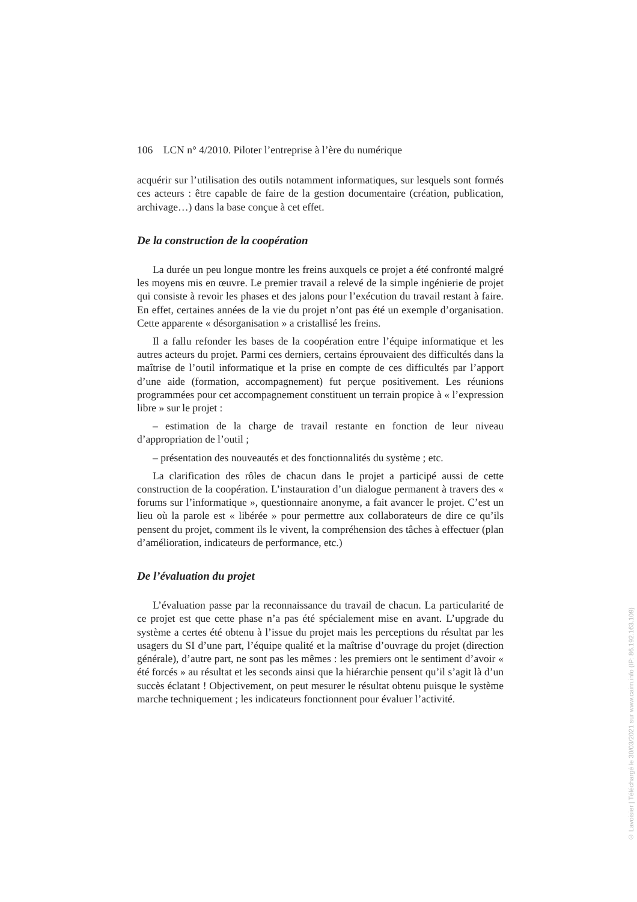106 LCN n° 4/2010. Piloter l’entreprise à l’ère du numérique
acquérir sur l’utilisation des outils notamment informatiques, sur lesquels sont formés ces acteurs : être capable de faire de la gestion documentaire (création, publication, archivage…) dans la base conçue à cet effet.
De la construction de la coopération
La durée un peu longue montre les freins auxquels ce projet a été confronté malgré les moyens mis en œuvre. Le premier travail a relevé de la simple ingénierie de projet qui consiste à revoir les phases et des jalons pour l’exécution du travail restant à faire. En effet, certaines années de la vie du projet n’ont pas été un exemple d’organisation. Cette apparente « désorganisation » a cristallisé les freins.
Il a fallu refonder les bases de la coopération entre l’équipe informatique et les autres acteurs du projet. Parmi ces derniers, certains éprouvaient des difficultés dans la maîtrise de l’outil informatique et la prise en compte de ces difficultés par l’apport d’une aide (formation, accompagnement) fut perçue positivement. Les réunions programmées pour cet accompagnement constituent un terrain propice à « l’expression libre » sur le projet :
– estimation de la charge de travail restante en fonction de leur niveau d’appropriation de l’outil ;
– présentation des nouveautés et des fonctionnalités du système ; etc.
La clarification des rôles de chacun dans le projet a participé aussi de cette construction de la coopération. L’instauration d’un dialogue permanent à travers des « forums sur l’informatique », questionnaire anonyme, a fait avancer le projet. C’est un lieu où la parole est « libérée » pour permettre aux collaborateurs de dire ce qu’ils pensent du projet, comment ils le vivent, la compréhension des tâches à effectuer (plan d’amélioration, indicateurs de performance, etc.)
De l’évaluation du projet
L’évaluation passe par la reconnaissance du travail de chacun. La particularité de ce projet est que cette phase n’a pas été spécialement mise en avant. L’upgrade du système a certes été obtenu à l’issue du projet mais les perceptions du résultat par les usagers du SI d’une part, l’équipe qualité et la maîtrise d’ouvrage du projet (direction générale), d’autre part, ne sont pas les mêmes : les premiers ont le sentiment d’avoir « été forcés » au résultat et les seconds ainsi que la hiérarchie pensent qu’il s’agit là d’un succès éclatant ! Objectivement, on peut mesurer le résultat obtenu puisque le système marche techniquement ; les indicateurs fonctionnent pour évaluer l’activité.
© Lavoisier | Téléchargé le 30/03/2021 sur www.cairn.info (IP: 86.192.163.109)